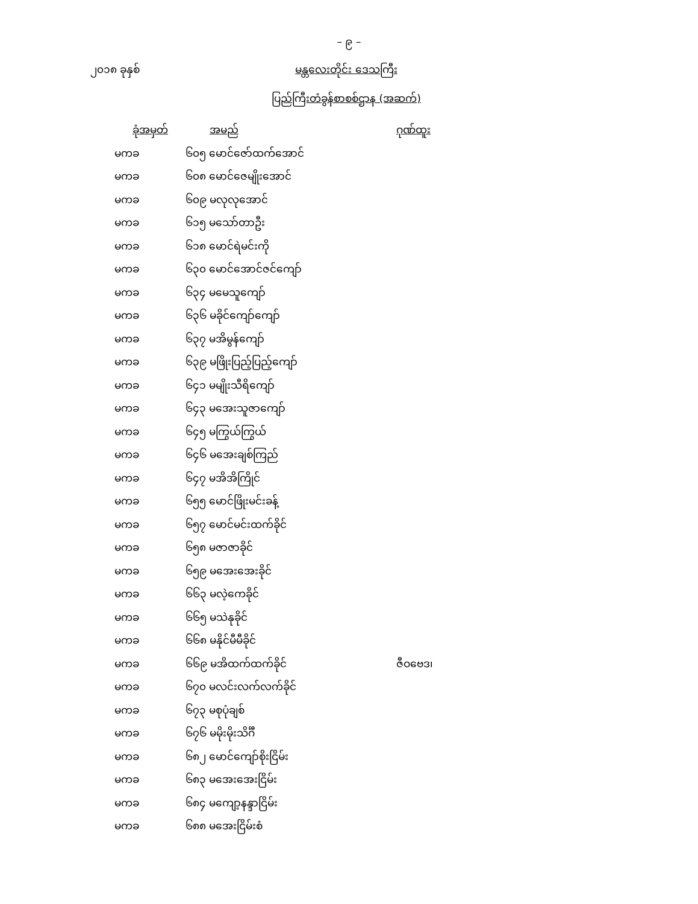– ၉ –
၂၀၁၈ ခုနှစ် မန္တလေးတိုင်း ဒေသကြီး
ပြည်ကြီးတံခွန်စာစစ်ဌာန (အဆက်)
| ခုံအမှတ် | အမည် | ဂုဏ်ထူး |
| --- | --- | --- |
| မကခ | ၆၀၅ မောင်ဇော်ထက်အောင် | |
| မကခ | ၆၀၈ မောင်ဇေမျိုးအောင် | |
| မကခ | ၆၀၉ မလုလုအောင် | |
| မကခ | ၆၁၅ မသော်တာဦး | |
| မကခ | ၆၁၈ မောင်ရဲမင်းကို | |
| မကခ | ၆၃၀ မောင်အောင်ဇင်ကျော် | |
| မကခ | ၆၃၄ မမေသူကျော် | |
| မကခ | ၆၃၆ မခိုင်ကျော်ကျော် | |
| မကခ | ၆၃၇ မအိမွန်ကျော် | |
| မကခ | ၆၃၉ မဖြိုးပြည့်ပြည့်ကျော် | |
| မကခ | ၆၄၁ မမျိုးသီရိကျော် | |
| မကခ | ၆၄၃ မအေးသူဇာကျော် | |
| မကခ | ၆၄၅ မကြွယ်ကြွယ် | |
| မကခ | ၆၄၆ မအေးချစ်ကြည် | |
| မကခ | ၆၄၇ မအိအိကြိုင် | |
| မကခ | ၆၅၅ မောင်ဖြိုးမင်းခန့် | |
| မကခ | ၆၅၇ မောင်မင်းထက်ခိုင် | |
| မကခ | ၆၅၈ မဇာဇာခိုင် | |
| မကခ | ၆၅၉ မအေးအေးခိုင် | |
| မကခ | ၆၆၃ မလဲ့ကေခိုင် | |
| မကခ | ၆၆၅ မသဲနုခိုင် | |
| မကခ | ၆၆၈ မနိုင်မီမီခိုင် | |
| မကခ | ၆၆၉ မအိထက်ထက်ခိုင် | ဇီဝဗေဒ၊ |
| မကခ | ၆၇၀ မလင်းလက်လက်ခိုင် | |
| မကခ | ၆၇၃ မစုပုံချစ် | |
| မကခ | ၆၇၆ မမိုးမိုးသိင်္ဂီ | |
| မကခ | ၆၈၂ မောင်ကျော်စိုးငြိမ်း | |
| မကခ | ၆၈၃ မအေးအေးငြိမ်း | |
| မကခ | ၆၈၄ မကျော့နန္ဒာငြိမ်း | |
| မကခ | ၆၈၈ မအေးငြိမ်းစံ | |